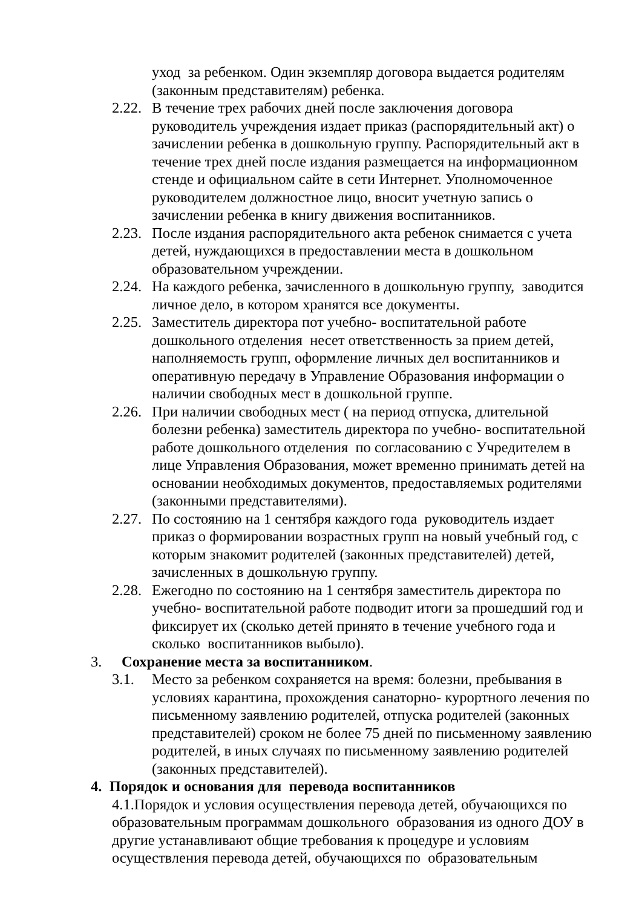уход за ребенком. Один экземпляр договора выдается родителям (законным представителям) ребенка.
2.22.
В течение трех рабочих дней после заключения договора руководитель учреждения издает приказ (распорядительный акт) о зачислении ребенка в дошкольную группу. Распорядительный акт в течение трех дней после издания размещается на информационном стенде и официальном сайте в сети Интернет. Уполномоченное руководителем должностное лицо, вносит учетную запись о зачислении ребенка в книгу движения воспитанников.
2.23.
После издания распорядительного акта ребенок снимается с учета детей, нуждающихся в предоставлении места в дошкольном образовательном учреждении.
2.24.
На каждого ребенка, зачисленного в дошкольную группу, заводится личное дело, в котором хранятся все документы.
2.25.
Заместитель директора пот учебно- воспитательной работе дошкольного отделения несет ответственность за прием детей, наполняемость групп, оформление личных дел воспитанников и оперативную передачу в Управление Образования информации о наличии свободных мест в дошкольной группе.
2.26.
При наличии свободных мест ( на период отпуска, длительной болезни ребенка) заместитель директора по учебно- воспитательной работе дошкольного отделения по согласованию с Учредителем в лице Управления Образования, может временно принимать детей на основании необходимых документов, предоставляемых родителями (законными представителями).
2.27.
По состоянию на 1 сентября каждого года руководитель издает приказ о формировании возрастных групп на новый учебный год, с которым знакомит родителей (законных представителей) детей, зачисленных в дошкольную группу.
2.28.
Ежегодно по состоянию на 1 сентября заместитель директора по учебно- воспитательной работе подводит итоги за прошедший год и фиксирует их (сколько детей принято в течение учебного года и сколько воспитанников выбыло).
3. Сохранение места за воспитанником.
3.1. Место за ребенком сохраняется на время: болезни, пребывания в условиях карантина, прохождения санаторно- курортного лечения по письменному заявлению родителей, отпуска родителей (законных представителей) сроком не более 75 дней по письменному заявлению родителей, в иных случаях по письменному заявлению родителей (законных представителей).
4. Порядок и основания для перевода воспитанников
4.1.Порядок и условия осуществления перевода детей, обучающихся по образовательным программам дошкольного образования из одного ДОУ в другие устанавливают общие требования к процедуре и условиям осуществления перевода детей, обучающихся по образовательным